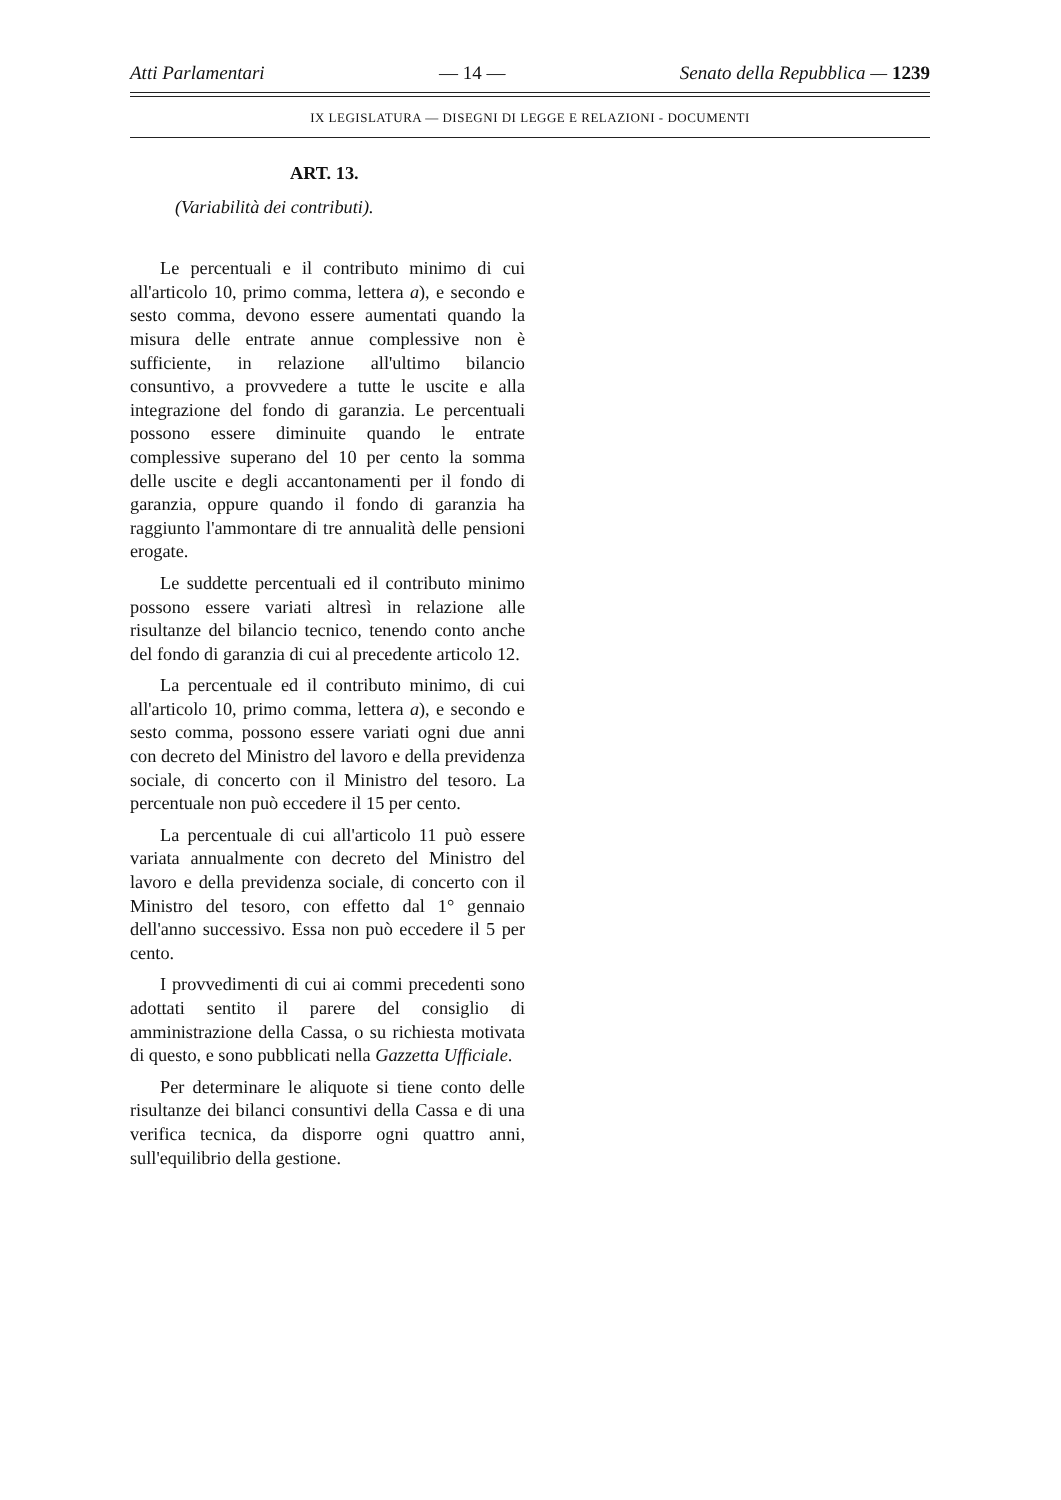Atti Parlamentari — 14 — Senato della Repubblica — 1239
IX LEGISLATURA — DISEGNI DI LEGGE E RELAZIONI - DOCUMENTI
ART. 13.
(Variabilità dei contributi).
Le percentuali e il contributo minimo di cui all'articolo 10, primo comma, lettera a), e secondo e sesto comma, devono essere aumentati quando la misura delle entrate annue complessive non è sufficiente, in relazione all'ultimo bilancio consuntivo, a provvedere a tutte le uscite e alla integrazione del fondo di garanzia. Le percentuali possono essere diminuite quando le entrate complessive superano del 10 per cento la somma delle uscite e degli accantonamenti per il fondo di garanzia, oppure quando il fondo di garanzia ha raggiunto l'ammontare di tre annualità delle pensioni erogate.
Le suddette percentuali ed il contributo minimo possono essere variati altresì in relazione alle risultanze del bilancio tecnico, tenendo conto anche del fondo di garanzia di cui al precedente articolo 12.
La percentuale ed il contributo minimo, di cui all'articolo 10, primo comma, lettera a), e secondo e sesto comma, possono essere variati ogni due anni con decreto del Ministro del lavoro e della previdenza sociale, di concerto con il Ministro del tesoro. La percentuale non può eccedere il 15 per cento.
La percentuale di cui all'articolo 11 può essere variata annualmente con decreto del Ministro del lavoro e della previdenza sociale, di concerto con il Ministro del tesoro, con effetto dal 1° gennaio dell'anno successivo. Essa non può eccedere il 5 per cento.
I provvedimenti di cui ai commi precedenti sono adottati sentito il parere del consiglio di amministrazione della Cassa, o su richiesta motivata di questo, e sono pubblicati nella Gazzetta Ufficiale.
Per determinare le aliquote si tiene conto delle risultanze dei bilanci consuntivi della Cassa e di una verifica tecnica, da disporre ogni quattro anni, sull'equilibrio della gestione.